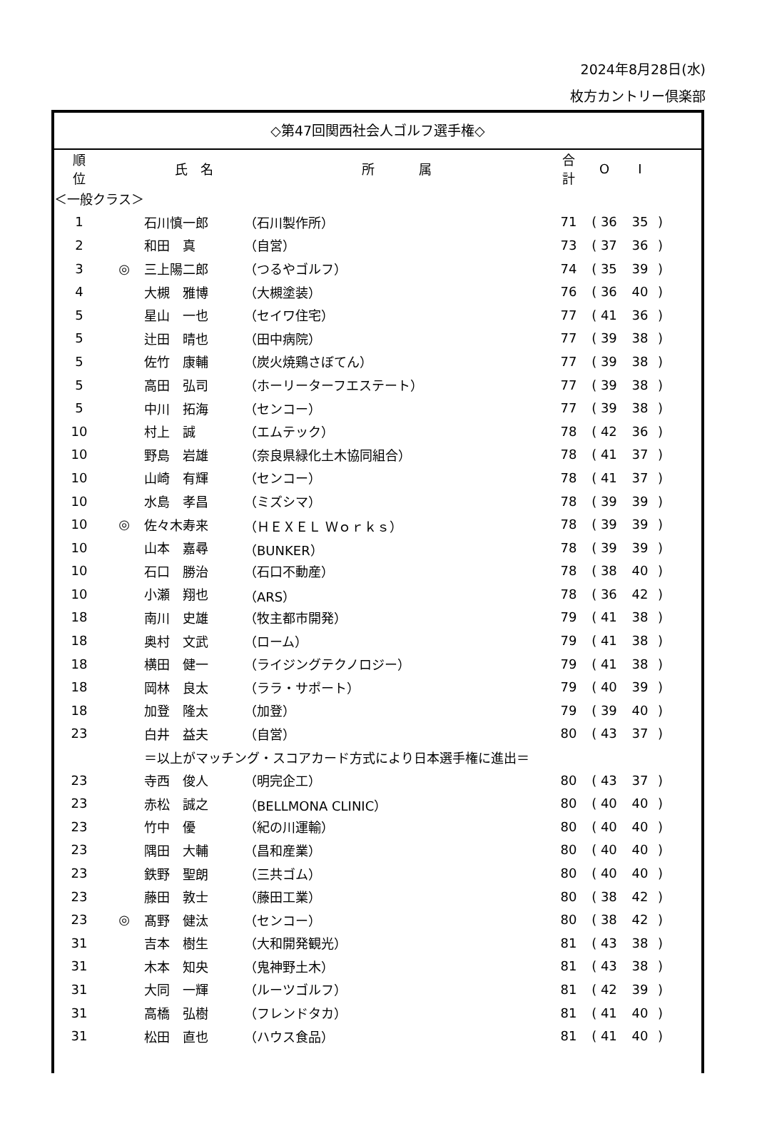2024年8月28日(水)
枚方カントリー倶楽部
◇第47回関西社会人ゴルフ選手権◇
| 順 位 | | 氏 名 | 所 属 | 合 計 | O | I | |
| --- | --- | --- | --- | --- | --- | --- | --- |
| ＜一般クラス＞ | | | | | | | |
| 1 | | 石川慎一郎 | （石川製作所） | 71 | ( 36 | 35 | ) |
| 2 | | 和田 真 | （自営） | 73 | ( 37 | 36 | ) |
| 3 | ◎ | 三上陽二郎 | （つるやゴルフ） | 74 | ( 35 | 39 | ) |
| 4 | | 大槻 雅博 | （大槻塗装） | 76 | ( 36 | 40 | ) |
| 5 | | 星山 一也 | （セイワ住宅） | 77 | ( 41 | 36 | ) |
| 5 | | 辻田 晴也 | （田中病院） | 77 | ( 39 | 38 | ) |
| 5 | | 佐竹 康輔 | （炭火焼鶏さぼてん） | 77 | ( 39 | 38 | ) |
| 5 | | 高田 弘司 | （ホーリーターフエステート） | 77 | ( 39 | 38 | ) |
| 5 | | 中川 拓海 | （センコー） | 77 | ( 39 | 38 | ) |
| 10 | | 村上 誠 | （エムテック） | 78 | ( 42 | 36 | ) |
| 10 | | 野島 岩雄 | （奈良県緑化土木協同組合） | 78 | ( 41 | 37 | ) |
| 10 | | 山崎 有輝 | （センコー） | 78 | ( 41 | 37 | ) |
| 10 | | 水島 孝昌 | （ミズシマ） | 78 | ( 39 | 39 | ) |
| 10 | ◎ | 佐々木寿来 | （ＨＥＸＥＬ Ｗｏｒｋｓ） | 78 | ( 39 | 39 | ) |
| 10 | | 山本 嘉尋 | （BUNKER） | 78 | ( 39 | 39 | ) |
| 10 | | 石口 勝治 | （石口不動産） | 78 | ( 38 | 40 | ) |
| 10 | | 小瀬 翔也 | （ARS） | 78 | ( 36 | 42 | ) |
| 18 | | 南川 史雄 | （牧主都市開発） | 79 | ( 41 | 38 | ) |
| 18 | | 奥村 文武 | （ローム） | 79 | ( 41 | 38 | ) |
| 18 | | 横田 健一 | （ライジングテクノロジー） | 79 | ( 41 | 38 | ) |
| 18 | | 岡林 良太 | （ララ・サポート） | 79 | ( 40 | 39 | ) |
| 18 | | 加登 隆太 | （加登） | 79 | ( 39 | 40 | ) |
| 23 | | 白井 益夫 | （自営） | 80 | ( 43 | 37 | ) |
| | | ＝以上がマッチング・スコアカード方式により日本選手権に進出＝ | | | | | |
| 23 | | 寺西 俊人 | （明完企工） | 80 | ( 43 | 37 | ) |
| 23 | | 赤松 誠之 | （BELLMONA CLINIC） | 80 | ( 40 | 40 | ) |
| 23 | | 竹中 優 | （紀の川運輸） | 80 | ( 40 | 40 | ) |
| 23 | | 隅田 大輔 | （昌和産業） | 80 | ( 40 | 40 | ) |
| 23 | | 鉄野 聖朗 | （三共ゴム） | 80 | ( 40 | 40 | ) |
| 23 | | 藤田 敦士 | （藤田工業） | 80 | ( 38 | 42 | ) |
| 23 | ◎ | 髙野 健汰 | （センコー） | 80 | ( 38 | 42 | ) |
| 31 | | 吉本 樹生 | （大和開発観光） | 81 | ( 43 | 38 | ) |
| 31 | | 木本 知央 | （鬼神野土木） | 81 | ( 43 | 38 | ) |
| 31 | | 大同 一輝 | （ルーツゴルフ） | 81 | ( 42 | 39 | ) |
| 31 | | 高橋 弘樹 | （フレンドタカ） | 81 | ( 41 | 40 | ) |
| 31 | | 松田 直也 | （ハウス食品） | 81 | ( 41 | 40 | ) |